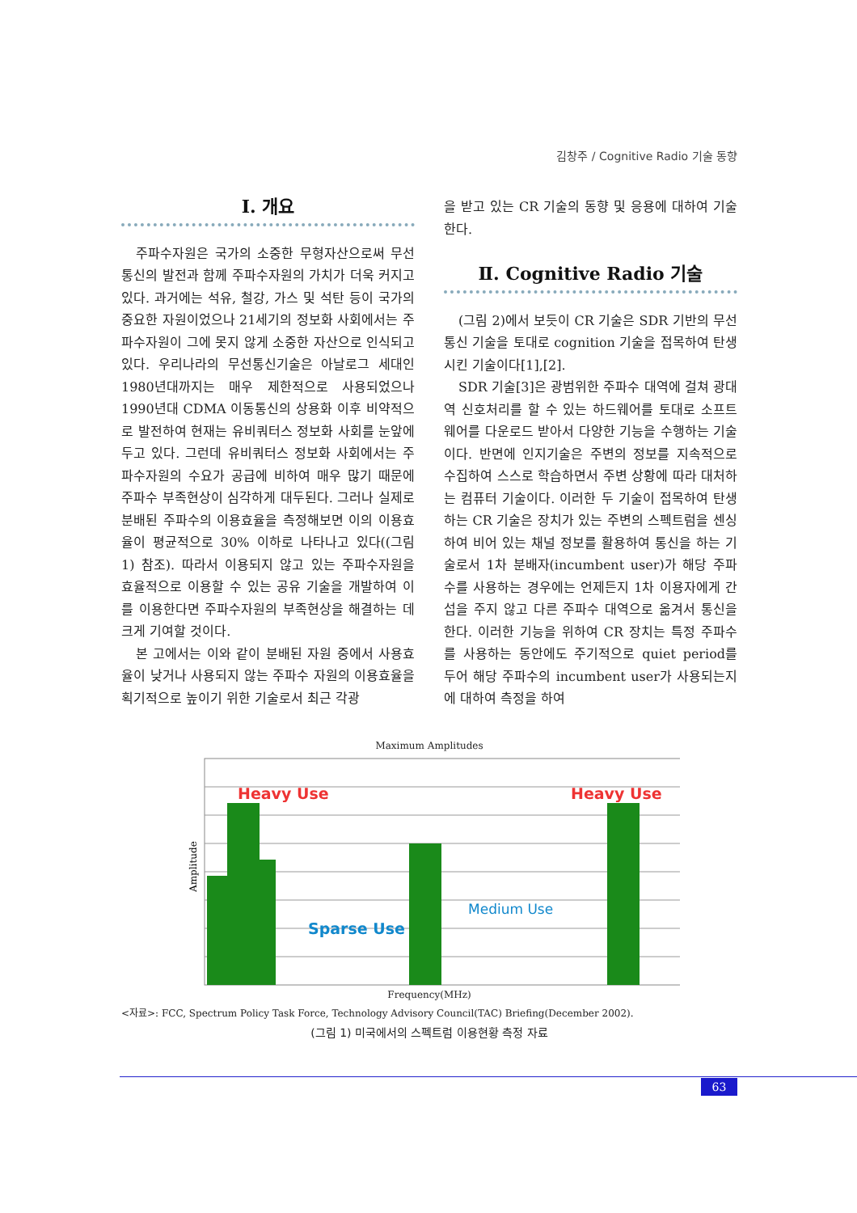김창주 / Cognitive Radio 기술 동향
Ⅰ. 개요
주파수자원은 국가의 소중한 무형자산으로써 무선통신의 발전과 함께 주파수자원의 가치가 더욱 커지고 있다. 과거에는 석유, 철강, 가스 및 석탄 등이 국가의 중요한 자원이었으나 21세기의 정보화 사회에서는 주파수자원이 그에 못지 않게 소중한 자산으로 인식되고 있다. 우리나라의 무선통신기술은 아날로그 세대인 1980년대까지는 매우 제한적으로 사용되었으나 1990년대 CDMA 이동통신의 상용화 이후 비약적으로 발전하여 현재는 유비쿼터스 정보화 사회를 눈앞에 두고 있다. 그런데 유비쿼터스 정보화 사회에서는 주파수자원의 수요가 공급에 비하여 매우 많기 때문에 주파수 부족현상이 심각하게 대두된다. 그러나 실제로 분배된 주파수의 이용효율을 측정해보면 이의 이용효율이 평균적으로 30% 이하로 나타나고 있다((그림 1) 참조). 따라서 이용되지 않고 있는 주파수자원을 효율적으로 이용할 수 있는 공유 기술을 개발하여 이를 이용한다면 주파수자원의 부족현상을 해결하는 데 크게 기여할 것이다.
본 고에서는 이와 같이 분배된 자원 중에서 사용효율이 낮거나 사용되지 않는 주파수 자원의 이용효율을 획기적으로 높이기 위한 기술로서 최근 각광
을 받고 있는 CR 기술의 동향 및 응용에 대하여 기술한다.
Ⅱ. Cognitive Radio 기술
(그림 2)에서 보듯이 CR 기술은 SDR 기반의 무선통신 기술을 토대로 cognition 기술을 접목하여 탄생시킨 기술이다[1],[2].
SDR 기술[3]은 광범위한 주파수 대역에 걸쳐 광대역 신호처리를 할 수 있는 하드웨어를 토대로 소프트웨어를 다운로드 받아서 다양한 기능을 수행하는 기술이다. 반면에 인지기술은 주변의 정보를 지속적으로 수집하여 스스로 학습하면서 주변 상황에 따라 대처하는 컴퓨터 기술이다. 이러한 두 기술이 접목하여 탄생하는 CR 기술은 장치가 있는 주변의 스펙트럼을 센싱하여 비어 있는 채널 정보를 활용하여 통신을 하는 기술로서 1차 분배자(incumbent user)가 해당 주파수를 사용하는 경우에는 언제든지 1차 이용자에게 간섭을 주지 않고 다른 주파수 대역으로 옮겨서 통신을 한다. 이러한 기능을 위하여 CR 장치는 특정 주파수를 사용하는 동안에도 주기적으로 quiet period를 두어 해당 주파수의 incumbent user가 사용되는지에 대하여 측정을 하여
Maximum Amplitudes
Heavy Use
Heavy Use
Medium Use
Sparse Use
Amplitude
Frequency(MHz)
<자료>: FCC, Spectrum Policy Task Force, Technology Advisory Council(TAC) Briefing(December 2002).
(그림 1) 미국에서의 스펙트럼 이용현황 측정 자료
63